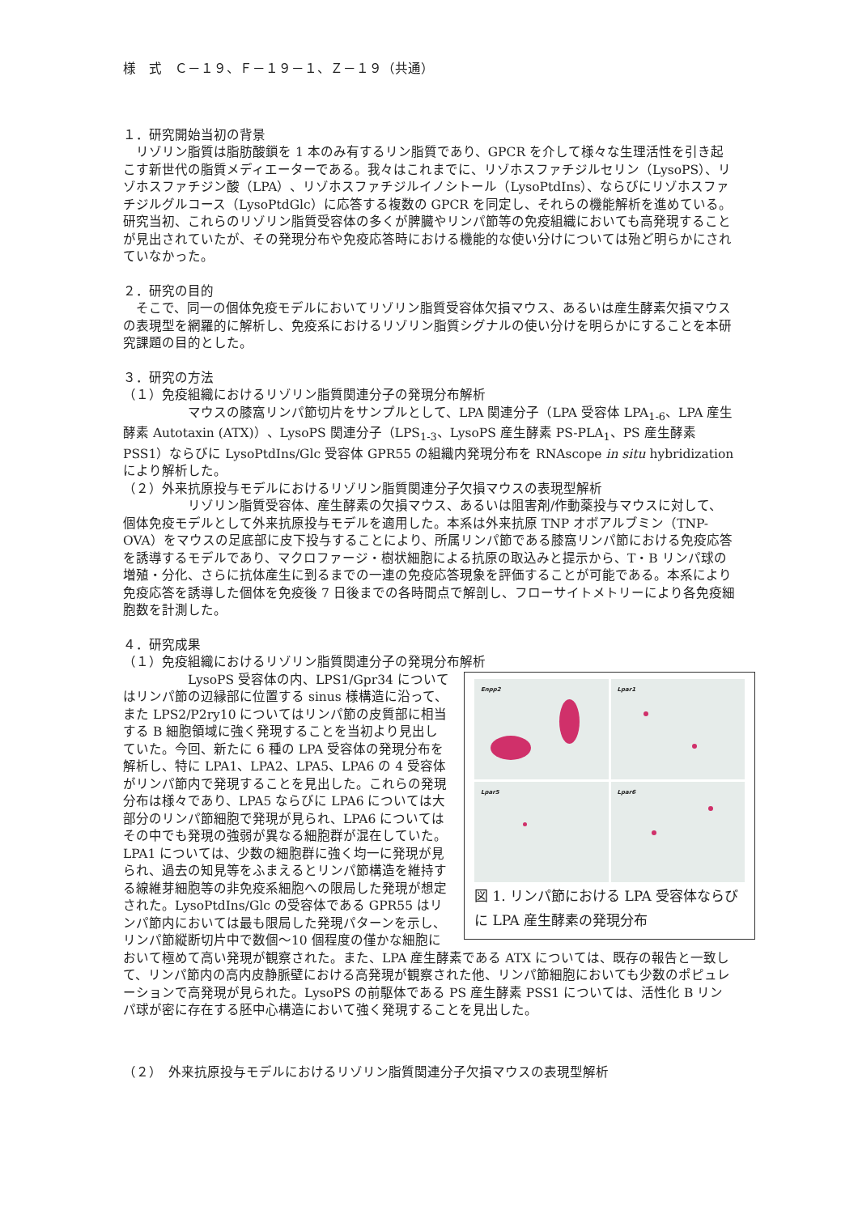様　式　Ｃ－１９、Ｆ－１９－１、Ｚ－１９（共通）
１．研究開始当初の背景
　リゾリン脂質は脂肪酸鎖を 1 本のみ有するリン脂質であり、GPCR を介して様々な生理活性を引き起こす新世代の脂質メディエーターである。我々はこれまでに、リゾホスファチジルセリン（LysoPS）、リゾホスファチジン酸（LPA）、リゾホスファチジルイノシトール（LysoPtdIns）、ならびにリゾホスファチジルグルコース（LysoPtdGlc）に応答する複数の GPCR を同定し、それらの機能解析を進めている。研究当初、これらのリゾリン脂質受容体の多くが脾臓やリンパ節等の免疫組織においても高発現することが見出されていたが、その発現分布や免疫応答時における機能的な使い分けについては殆ど明らかにされていなかった。
２．研究の目的
　そこで、同一の個体免疫モデルにおいてリゾリン脂質受容体欠損マウス、あるいは産生酵素欠損マウスの表現型を網羅的に解析し、免疫系におけるリゾリン脂質シグナルの使い分けを明らかにすることを本研究課題の目的とした。
３．研究の方法
（１）免疫組織におけるリゾリン脂質関連分子の発現分布解析
　　　　　マウスの膝窩リンパ節切片をサンプルとして、LPA 関連分子（LPA 受容体 LPA<sub>1-6</sub>、LPA 産生酵素 Autotaxin (ATX)）、LysoPS 関連分子（LPS<sub>1-3</sub>、LysoPS 産生酵素 PS-PLA<sub>1</sub>、PS 産生酵素 PSS1）ならびに LysoPtdIns/Glc 受容体 GPR55 の組織内発現分布を RNAscope in situ hybridization により解析した。
（２）外来抗原投与モデルにおけるリゾリン脂質関連分子欠損マウスの表現型解析
　　　　　リゾリン脂質受容体、産生酵素の欠損マウス、あるいは阻害剤/作動薬投与マウスに対して、個体免疫モデルとして外来抗原投与モデルを適用した。本系は外来抗原 TNP オボアルブミン（TNP-OVA）をマウスの足底部に皮下投与することにより、所属リンパ節である膝窩リンパ節における免疫応答を誘導するモデルであり、マクロファージ・樹状細胞による抗原の取込みと提示から、T・B リンパ球の増殖・分化、さらに抗体産生に到るまでの一連の免疫応答現象を評価することが可能である。本系により免疫応答を誘導した個体を免疫後 7 日後までの各時間点で解剖し、フローサイトメトリーにより各免疫細胞数を計測した。
４．研究成果
（１）免疫組織におけるリゾリン脂質関連分子の発現分布解析
Enpp2
Lpar1
Lpar5
Lpar6
図 1. リンパ節における LPA 受容体ならびに LPA 産生酵素の発現分布
　　　　　LysoPS 受容体の内、LPS1/Gpr34 についてはリンパ節の辺縁部に位置する sinus 様構造に沿って、また LPS2/P2ry10 についてはリンパ節の皮質部に相当する B 細胞領域に強く発現することを当初より見出していた。今回、新たに 6 種の LPA 受容体の発現分布を解析し、特に LPA1、LPA2、LPA5、LPA6 の 4 受容体がリンパ節内で発現することを見出した。これらの発現分布は様々であり、LPA5 ならびに LPA6 については大部分のリンパ節細胞で発現が見られ、LPA6 についてはその中でも発現の強弱が異なる細胞群が混在していた。LPA1 については、少数の細胞群に強く均一に発現が見られ、過去の知見等をふまえるとリンパ節構造を維持する線維芽細胞等の非免疫系細胞への限局した発現が想定された。LysoPtdIns/Glc の受容体である GPR55 はリンパ節内においては最も限局した発現パターンを示し、リンパ節縦断切片中で数個〜10 個程度の僅かな細胞において極めて高い発現が観察された。また、LPA 産生酵素である ATX については、既存の報告と一致して、リンパ節内の高内皮静脈壁における高発現が観察された他、リンパ節細胞においても少数のポピュレーションで高発現が見られた。LysoPS の前駆体である PS 産生酵素 PSS1 については、活性化 B リンパ球が密に存在する胚中心構造において強く発現することを見出した。
（２）　外来抗原投与モデルにおけるリゾリン脂質関連分子欠損マウスの表現型解析